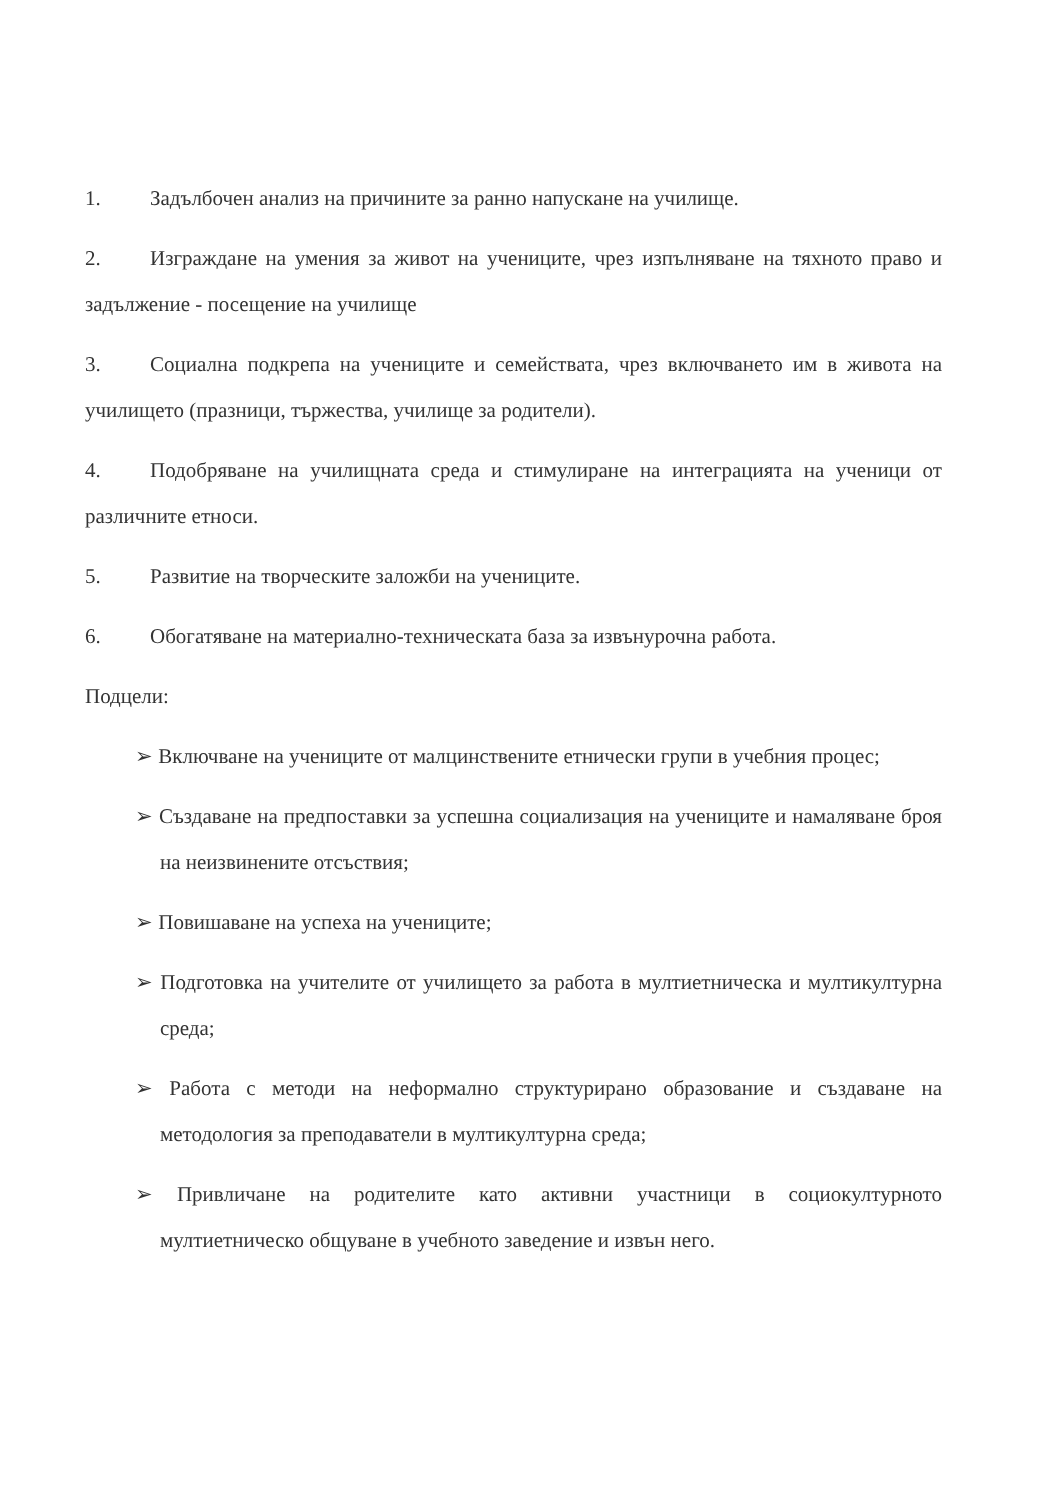1. Задълбочен анализ на причините за ранно напускане на училище.
2. Изграждане на умения за живот на учениците, чрез изпълняване на тяхното право и задължение - посещение на училище
3. Социална подкрепа на учениците и семействата, чрез включването им в живота на училището (празници, тържества, училище за родители).
4. Подобряване на училищната среда и стимулиране на интеграцията на ученици от различните етноси.
5. Развитие на творческите заложби на учениците.
6. Обогатяване на материално-техническата база за извънурочна работа.
Подцели:
➢ Включване на учениците от малцинствените етнически групи в учебния процес;
➢ Създаване на предпоставки за успешна социализация на учениците и намаляване броя на неизвинените отсъствия;
➢ Повишаване на успеха на учениците;
➢ Подготовка на учителите от училището за работа в мултиетническа и мултикултурна среда;
➢ Работа с методи на неформално структурирано образование и създаване на методология за преподаватели в мултикултурна среда;
➢ Привличане на родителите като активни участници в социокултурното мултиетническо общуване в учебното заведение и извън него.